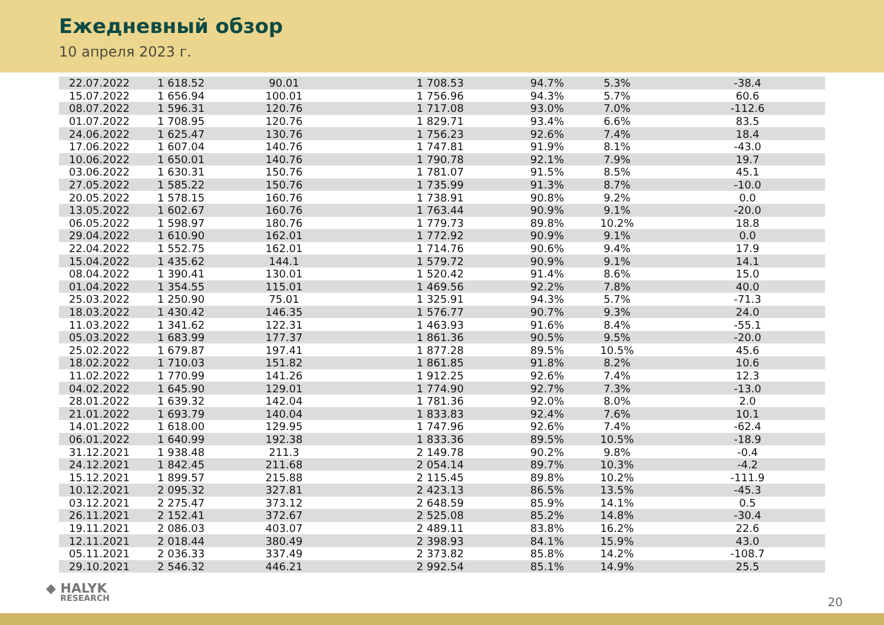Ежедневный обзор
10 апреля 2023 г.
| 22.07.2022 | 1 618.52 | 90.01 | 1 708.53 | 94.7% | 5.3% | -38.4 |
| 15.07.2022 | 1 656.94 | 100.01 | 1 756.96 | 94.3% | 5.7% | 60.6 |
| 08.07.2022 | 1 596.31 | 120.76 | 1 717.08 | 93.0% | 7.0% | -112.6 |
| 01.07.2022 | 1 708.95 | 120.76 | 1 829.71 | 93.4% | 6.6% | 83.5 |
| 24.06.2022 | 1 625.47 | 130.76 | 1 756.23 | 92.6% | 7.4% | 18.4 |
| 17.06.2022 | 1 607.04 | 140.76 | 1 747.81 | 91.9% | 8.1% | -43.0 |
| 10.06.2022 | 1 650.01 | 140.76 | 1 790.78 | 92.1% | 7.9% | 19.7 |
| 03.06.2022 | 1 630.31 | 150.76 | 1 781.07 | 91.5% | 8.5% | 45.1 |
| 27.05.2022 | 1 585.22 | 150.76 | 1 735.99 | 91.3% | 8.7% | -10.0 |
| 20.05.2022 | 1 578.15 | 160.76 | 1 738.91 | 90.8% | 9.2% | 0.0 |
| 13.05.2022 | 1 602.67 | 160.76 | 1 763.44 | 90.9% | 9.1% | -20.0 |
| 06.05.2022 | 1 598.97 | 180.76 | 1 779.73 | 89.8% | 10.2% | 18.8 |
| 29.04.2022 | 1 610.90 | 162.01 | 1 772.92 | 90.9% | 9.1% | 0.0 |
| 22.04.2022 | 1 552.75 | 162.01 | 1 714.76 | 90.6% | 9.4% | 17.9 |
| 15.04.2022 | 1 435.62 | 144.1 | 1 579.72 | 90.9% | 9.1% | 14.1 |
| 08.04.2022 | 1 390.41 | 130.01 | 1 520.42 | 91.4% | 8.6% | 15.0 |
| 01.04.2022 | 1 354.55 | 115.01 | 1 469.56 | 92.2% | 7.8% | 40.0 |
| 25.03.2022 | 1 250.90 | 75.01 | 1 325.91 | 94.3% | 5.7% | -71.3 |
| 18.03.2022 | 1 430.42 | 146.35 | 1 576.77 | 90.7% | 9.3% | 24.0 |
| 11.03.2022 | 1 341.62 | 122.31 | 1 463.93 | 91.6% | 8.4% | -55.1 |
| 05.03.2022 | 1 683.99 | 177.37 | 1 861.36 | 90.5% | 9.5% | -20.0 |
| 25.02.2022 | 1 679.87 | 197.41 | 1 877.28 | 89.5% | 10.5% | 45.6 |
| 18.02.2022 | 1 710.03 | 151.82 | 1 861.85 | 91.8% | 8.2% | 10.6 |
| 11.02.2022 | 1 770.99 | 141.26 | 1 912.25 | 92.6% | 7.4% | 12.3 |
| 04.02.2022 | 1 645.90 | 129.01 | 1 774.90 | 92.7% | 7.3% | -13.0 |
| 28.01.2022 | 1 639.32 | 142.04 | 1 781.36 | 92.0% | 8.0% | 2.0 |
| 21.01.2022 | 1 693.79 | 140.04 | 1 833.83 | 92.4% | 7.6% | 10.1 |
| 14.01.2022 | 1 618.00 | 129.95 | 1 747.96 | 92.6% | 7.4% | -62.4 |
| 06.01.2022 | 1 640.99 | 192.38 | 1 833.36 | 89.5% | 10.5% | -18.9 |
| 31.12.2021 | 1 938.48 | 211.3 | 2 149.78 | 90.2% | 9.8% | -0.4 |
| 24.12.2021 | 1 842.45 | 211.68 | 2 054.14 | 89.7% | 10.3% | -4.2 |
| 15.12.2021 | 1 899.57 | 215.88 | 2 115.45 | 89.8% | 10.2% | -111.9 |
| 10.12.2021 | 2 095.32 | 327.81 | 2 423.13 | 86.5% | 13.5% | -45.3 |
| 03.12.2021 | 2 275.47 | 373.12 | 2 648.59 | 85.9% | 14.1% | 0.5 |
| 26.11.2021 | 2 152.41 | 372.67 | 2 525.08 | 85.2% | 14.8% | -30.4 |
| 19.11.2021 | 2 086.03 | 403.07 | 2 489.11 | 83.8% | 16.2% | 22.6 |
| 12.11.2021 | 2 018.44 | 380.49 | 2 398.93 | 84.1% | 15.9% | 43.0 |
| 05.11.2021 | 2 036.33 | 337.49 | 2 373.82 | 85.8% | 14.2% | -108.7 |
| 29.10.2021 | 2 546.32 | 446.21 | 2 992.54 | 85.1% | 14.9% | 25.5 |
◆ HALYK
RESEARCH
20